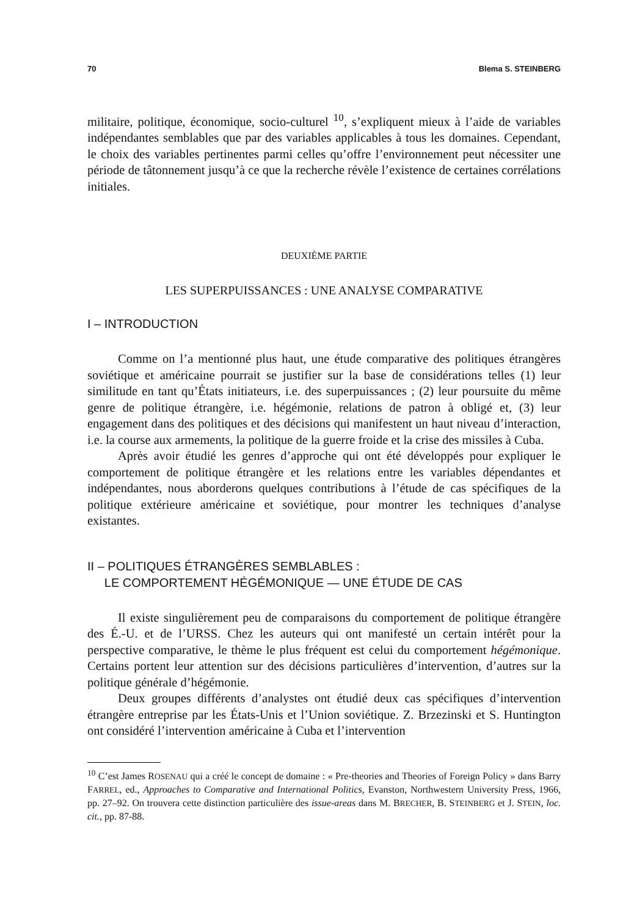70 Blema S. STEINBERG
militaire, politique, économique, socio-culturel <sup>10</sup>, s’expliquent mieux à l’aide de variables indépendantes semblables que par des variables applicables à tous les domaines. Cependant, le choix des variables pertinentes parmi celles qu’offre l’environnement peut nécessiter une période de tâtonnement jusqu’à ce que la recherche révèle l’existence de certaines corrélations initiales.
DEUXIÈME PARTIE
LES SUPERPUISSANCES : UNE ANALYSE COMPARATIVE
I – INTRODUCTION
Comme on l’a mentionné plus haut, une étude comparative des politiques étrangères soviétique et américaine pourrait se justifier sur la base de considérations telles (1) leur similitude en tant qu’États initiateurs, i.e. des superpuissances ; (2) leur poursuite du même genre de politique étrangère, i.e. hégémonie, relations de patron à obligé et, (3) leur engagement dans des politiques et des décisions qui manifestent un haut niveau d’interaction, i.e. la course aux armements, la politique de la guerre froide et la crise des missiles à Cuba.
Après avoir étudié les genres d’approche qui ont été développés pour expliquer le comportement de politique étrangère et les relations entre les variables dépendantes et indépendantes, nous aborderons quelques contributions à l’étude de cas spécifiques de la politique extérieure américaine et soviétique, pour montrer les techniques d’analyse existantes.
II – POLITIQUES ÉTRANGÈRES SEMBLABLES :
LE COMPORTEMENT HÉGÉMONIQUE — UNE ÉTUDE DE CAS
Il existe singulièrement peu de comparaisons du comportement de politique étrangère des É.-U. et de l’URSS. Chez les auteurs qui ont manifesté un certain intérêt pour la perspective comparative, le thème le plus fréquent est celui du comportement hégémonique. Certains portent leur attention sur des décisions particulières d’intervention, d’autres sur la politique générale d’hégémonie.
Deux groupes différents d’analystes ont étudié deux cas spécifiques d’intervention étrangère entreprise par les États-Unis et l’Union soviétique. Z. Brzezinski et S. Huntington ont considéré l’intervention américaine à Cuba et l’intervention
<sup>10</sup> C’est James ROSENAU qui a créé le concept de domaine : « Pre-theories and Theories of Foreign Policy » dans Barry FARREL, ed., Approaches to Comparative and International Politics, Evanston, Northwestern University Press, 1966, pp. 27–92. On trouvera cette distinction particulière des issue-areas dans M. BRECHER, B. STEINBERG et J. STEIN, loc. cit., pp. 87-88.